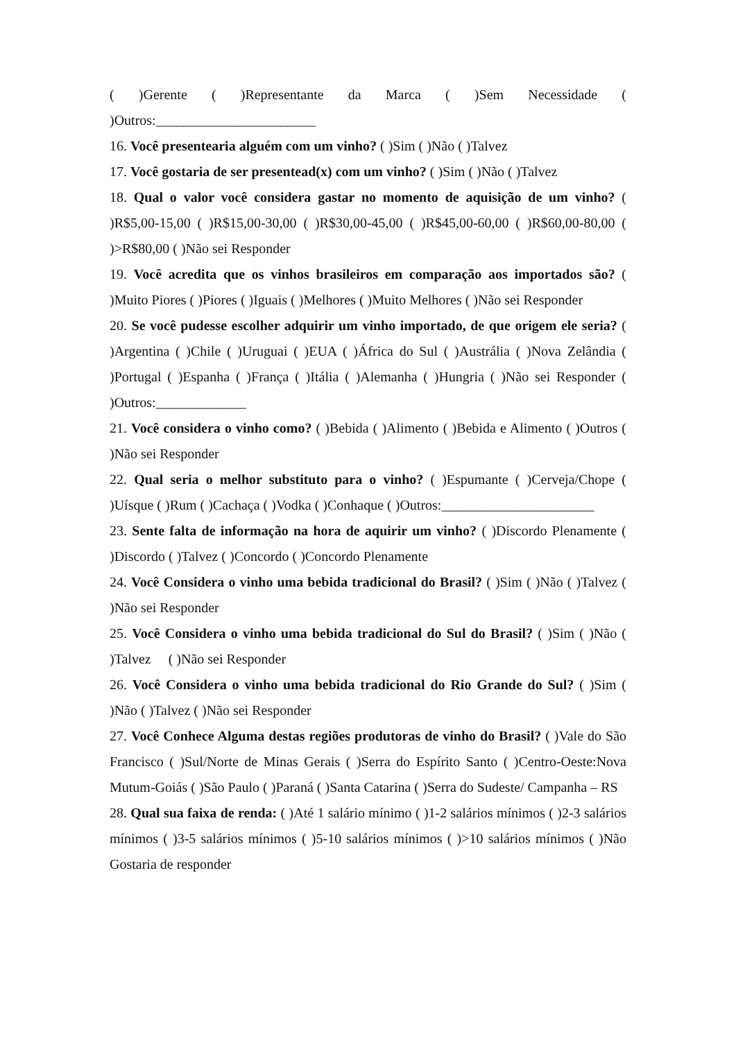( )Gerente ( )Representante da Marca ( )Sem Necessidade ( )Outros:_______________________
16. Você presentearia alguém com um vinho? ( )Sim ( )Não ( )Talvez
17. Você gostaria de ser presentead(x) com um vinho? ( )Sim ( )Não ( )Talvez
18. Qual o valor você considera gastar no momento de aquisição de um vinho? ( )R$5,00-15,00 ( )R$15,00-30,00 ( )R$30,00-45,00 ( )R$45,00-60,00 ( )R$60,00-80,00 ( )>R$80,00 ( )Não sei Responder
19. Você acredita que os vinhos brasileiros em comparação aos importados são? ( )Muito Piores ( )Piores ( )Iguais ( )Melhores ( )Muito Melhores ( )Não sei Responder
20. Se você pudesse escolher adquirir um vinho importado, de que origem ele seria? ( )Argentina ( )Chile ( )Uruguai ( )EUA ( )África do Sul ( )Austrália ( )Nova Zelândia ( )Portugal ( )Espanha ( )França ( )Itália ( )Alemanha ( )Hungria ( )Não sei Responder ( )Outros:_____________
21. Você considera o vinho como? ( )Bebida ( )Alimento ( )Bebida e Alimento ( )Outros ( )Não sei Responder
22. Qual seria o melhor substituto para o vinho? ( )Espumante ( )Cerveja/Chope ( )Uísque ( )Rum ( )Cachaça ( )Vodka ( )Conhaque ( )Outros:______________________
23. Sente falta de informação na hora de aquirir um vinho? ( )Discordo Plenamente ( )Discordo ( )Talvez ( )Concordo ( )Concordo Plenamente
24. Você Considera o vinho uma bebida tradicional do Brasil? ( )Sim ( )Não ( )Talvez ( )Não sei Responder
25. Você Considera o vinho uma bebida tradicional do Sul do Brasil? ( )Sim ( )Não ( )Talvez ( )Não sei Responder
26. Você Considera o vinho uma bebida tradicional do Rio Grande do Sul? ( )Sim ( )Não ( )Talvez ( )Não sei Responder
27. Você Conhece Alguma destas regiões produtoras de vinho do Brasil? ( )Vale do São Francisco ( )Sul/Norte de Minas Gerais ( )Serra do Espírito Santo ( )Centro-Oeste:Nova Mutum-Goiás ( )São Paulo ( )Paraná ( )Santa Catarina ( )Serra do Sudeste/ Campanha – RS
28. Qual sua faixa de renda: ( )Até 1 salário mínimo ( )1-2 salários mínimos ( )2-3 salários mínimos ( )3-5 salários mínimos ( )5-10 salários mínimos ( )>10 salários mínimos ( )Não Gostaria de responder